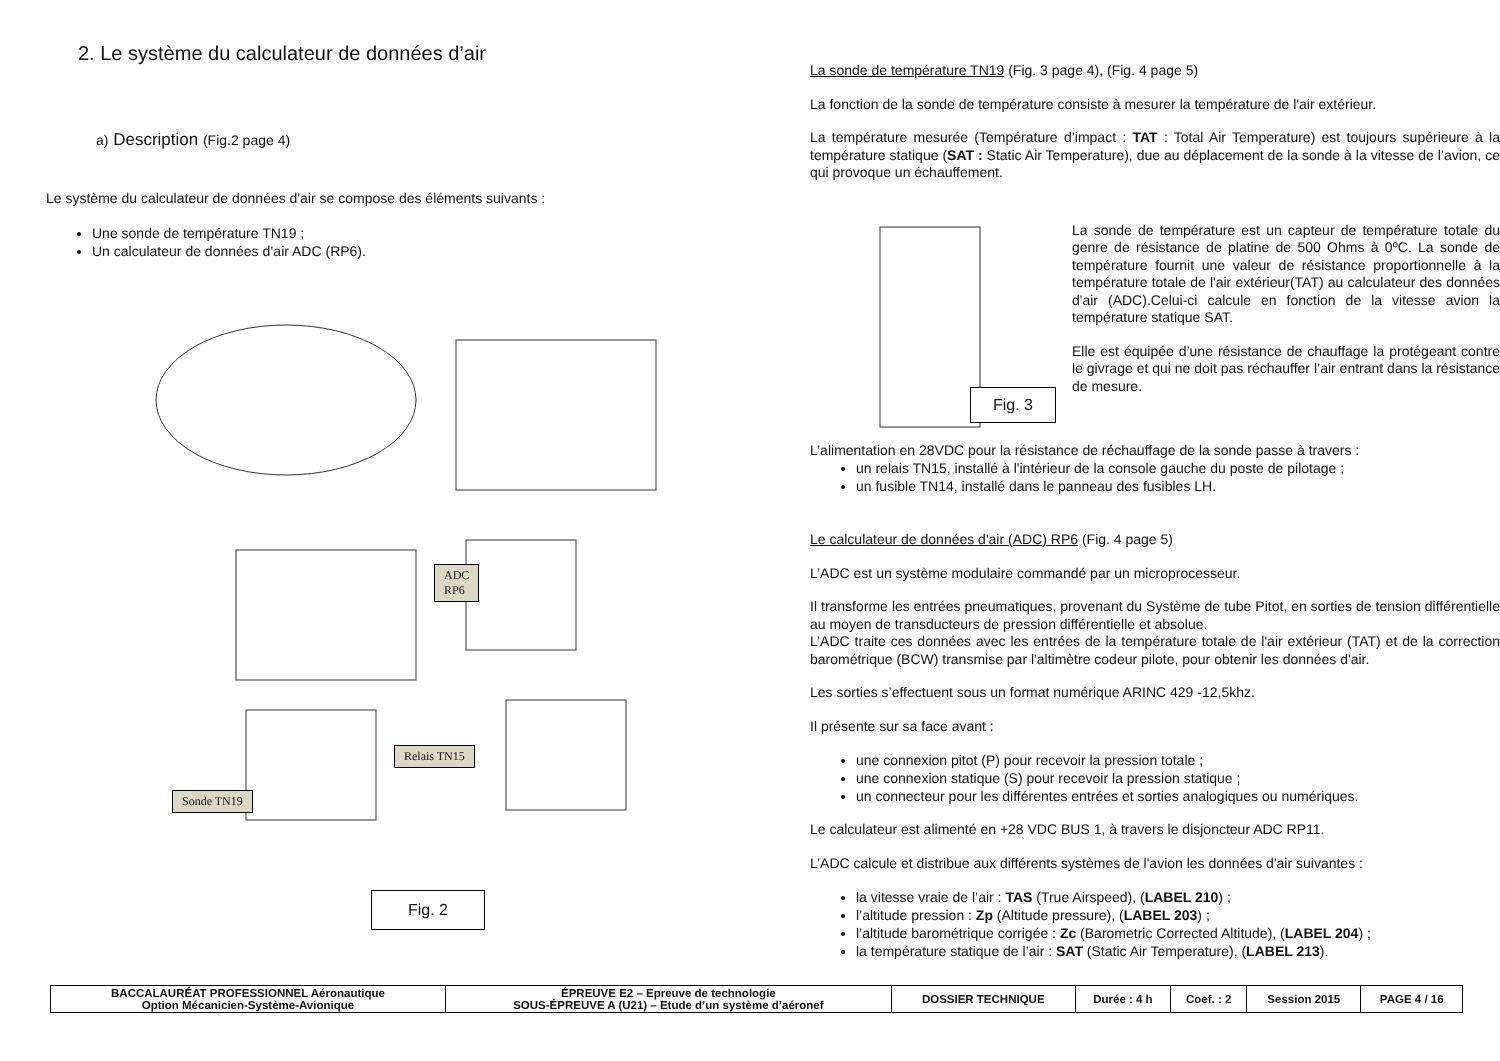2. Le système du calculateur de données d’air
a) Description (Fig.2 page 4)
Le système du calculateur de données d'air se compose des éléments suivants :
Une sonde de température TN19 ;
Un calculateur de données d’air ADC (RP6).
ADC
RP6
Relais TN15
Sonde TN19
Fig. 2
La sonde de température TN19 (Fig. 3 page 4), (Fig. 4 page 5)
La fonction de la sonde de température consiste à mesurer la température de l'air extérieur.
La température mesurée (Température d’impact : TAT : Total Air Temperature) est toujours supérieure à la température statique (SAT : Static Air Temperature), due au déplacement de la sonde à la vitesse de l’avion, ce qui provoque un échauffement.
Fig. 3
La sonde de température est un capteur de température totale du genre de résistance de platine de 500 Ohms à 0ºC. La sonde de température fournit une valeur de résistance proportionnelle à la température totale de l'air extérieur(TAT) au calculateur des données d'air (ADC).Celui-ci calcule en fonction de la vitesse avion la température statique SAT.
Elle est équipée d’une résistance de chauffage la protégeant contre le givrage et qui ne doit pas réchauffer l’air entrant dans la résistance de mesure.
L’alimentation en 28VDC pour la résistance de réchauffage de la sonde passe à travers :
un relais TN15, installé à l'intérieur de la console gauche du poste de pilotage ;
un fusible TN14, installé dans le panneau des fusibles LH.
Le calculateur de données d'air (ADC) RP6 (Fig. 4 page 5)
L’ADC est un système modulaire commandé par un microprocesseur.
Il transforme les entrées pneumatiques, provenant du Système de tube Pitot, en sorties de tension différentielle au moyen de transducteurs de pression différentielle et absolue.
L’ADC traite ces données avec les entrées de la température totale de l'air extérieur (TAT) et de la correction barométrique (BCW) transmise par l'altimètre codeur pilote, pour obtenir les données d'air.
Les sorties s’effectuent sous un format numérique ARINC 429 -12,5khz.
Il présente sur sa face avant :
une connexion pitot (P) pour recevoir la pression totale ;
une connexion statique (S) pour recevoir la pression statique ;
un connecteur pour les différentes entrées et sorties analogiques ou numériques.
Le calculateur est alimenté en +28 VDC BUS 1, à travers le disjoncteur ADC RP11.
L’ADC calcule et distribue aux différents systèmes de l'avion les données d'air suivantes :
la vitesse vraie de l’air : TAS (True Airspeed), (LABEL 210) ;
l’altitude pression : Zp (Altitude pressure), (LABEL 203) ;
l’altitude barométrique corrigée : Zc (Barometric Corrected Altitude), (LABEL 204) ;
la température statique de l’air : SAT (Static Air Temperature), (LABEL 213).
| BACCALAURÉAT PROFESSIONNEL Aéronautique Option Mécanicien-Système-Avionique | ÉPREUVE E2 – Epreuve de technologie SOUS-ÉPREUVE A (U21) – Etude d’un système d’aéronef | DOSSIER TECHNIQUE | Durée : 4 h | Coef. : 2 | Session 2015 | PAGE 4 / 16 |